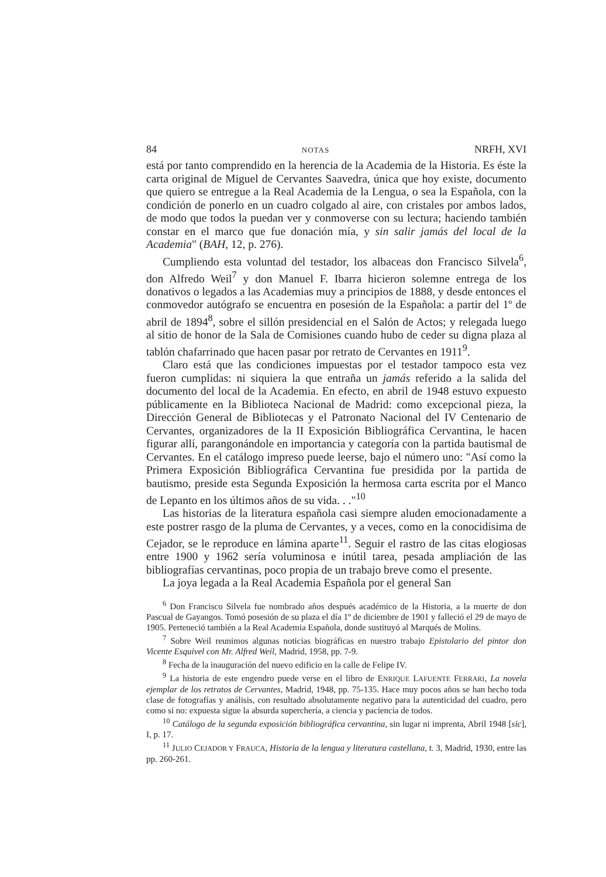84 NOTAS NRFH, XVI
está por tanto comprendido en la herencia de la Academia de la Historia. Es éste la carta original de Miguel de Cervantes Saavedra, única que hoy existe, documento que quiero se entregue a la Real Academia de la Lengua, o sea la Española, con la condición de ponerlo en un cuadro colgado al aire, con cristales por ambos lados, de modo que todos la puedan ver y conmoverse con su lectura; haciendo también constar en el marco que fue donación mía, y sin salir jamás del local de la Academia" (BAH, 12, p. 276).
Cumpliendo esta voluntad del testador, los albaceas don Francisco Silvela<sup>6</sup>, don Alfredo Weil<sup>7</sup> y don Manuel F. Ibarra hicieron solemne entrega de los donativos o legados a las Academias muy a principios de 1888, y desde entonces el conmovedor autógrafo se encuentra en posesión de la Española: a partir del 1º de abril de 1894<sup>8</sup>, sobre el sillón presidencial en el Salón de Actos; y relegada luego al sitio de honor de la Sala de Comisiones cuando hubo de ceder su digna plaza al tablón chafarrinado que hacen pasar por retrato de Cervantes en 1911<sup>9</sup>.
Claro está que las condiciones impuestas por el testador tampoco esta vez fueron cumplidas: ni siquiera la que entraña un jamás referido a la salida del documento del local de la Academia. En efecto, en abril de 1948 estuvo expuesto públicamente en la Biblioteca Nacional de Madrid: como excepcional pieza, la Dirección General de Bibliotecas y el Patronato Nacional del IV Centenario de Cervantes, organizadores de la II Exposición Bibliográfica Cervantina, le hacen figurar allí, parangonándole en importancia y categoría con la partida bautismal de Cervantes. En el catálogo impreso puede leerse, bajo el número uno: "Así como la Primera Exposición Bibliográfica Cervantina fue presidida por la partida de bautismo, preside esta Segunda Exposición la hermosa carta escrita por el Manco de Lepanto en los últimos años de su vida. . ."<sup>10</sup>
Las historias de la literatura española casi siempre aluden emocionadamente a este postrer rasgo de la pluma de Cervantes, y a veces, como en la conocidísima de Cejador, se le reproduce en lámina aparte<sup>11</sup>. Seguir el rastro de las citas elogiosas entre 1900 y 1962 sería voluminosa e inútil tarea, pesada ampliación de las bibliografías cervantinas, poco propia de un trabajo breve como el presente.
La joya legada a la Real Academia Española por el general San
<sup>6</sup> Don Francisco Silvela fue nombrado años después académico de la Historia, a la muerte de don Pascual de Gayangos. Tomó posesión de su plaza el día 1º de diciembre de 1901 y falleció el 29 de mayo de 1905. Perteneció también a la Real Academia Española, donde sustituyó al Marqués de Molins.
<sup>7</sup> Sobre Weil reunimos algunas noticias biográficas en nuestro trabajo Epistolario del pintor don Vicente Esquivel con Mr. Alfred Weil, Madrid, 1958, pp. 7-9.
<sup>8</sup> Fecha de la inauguración del nuevo edificio en la calle de Felipe IV.
<sup>9</sup> La historia de este engendro puede verse en el libro de ENRIQUE LAFUENTE FERRARI, La novela ejemplar de los retratos de Cervantes, Madrid, 1948, pp. 75-135. Hace muy pocos años se han hecho toda clase de fotografías y análisis, con resultado absolutamente negativo para la autenticidad del cuadro, pero como si no: expuesta sigue la absurda superchería, a ciencia y paciencia de todos.
<sup>10</sup> Catálogo de la segunda exposición bibliográfica cervantina, sin lugar ni imprenta, Abril 1948 [sic], I, p. 17.
<sup>11</sup> JULIO CEJADOR Y FRAUCA, Historia de la lengua y literatura castellana, t. 3, Madrid, 1930, entre las pp. 260-261.